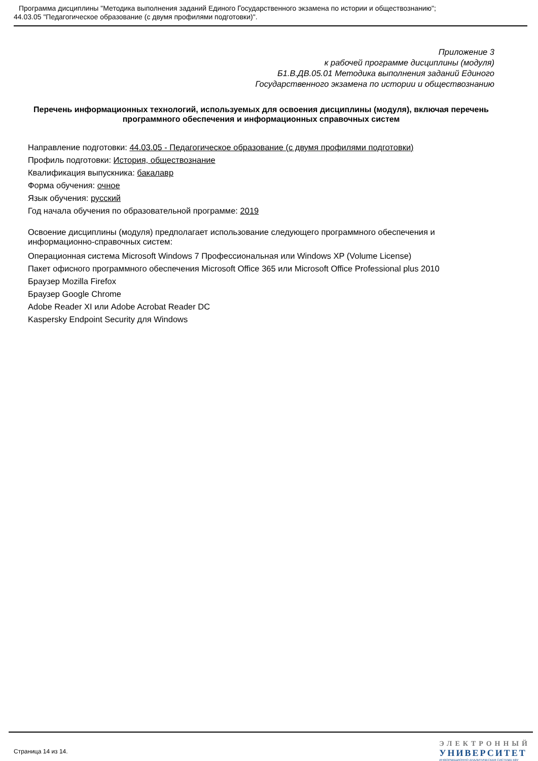Программа дисциплины "Методика выполнения заданий Единого Государственного экзамена по истории и обществознанию";
44.03.05 "Педагогическое образование (с двумя профилями подготовки)".
Приложение 3
к рабочей программе дисциплины (модуля)
Б1.В.ДВ.05.01 Методика выполнения заданий Единого
Государственного экзамена по истории и обществознанию
Перечень информационных технологий, используемых для освоения дисциплины (модуля), включая перечень программного обеспечения и информационных справочных систем
Направление подготовки: 44.03.05 - Педагогическое образование (с двумя профилями подготовки)
Профиль подготовки: История, обществознание
Квалификация выпускника: бакалавр
Форма обучения: очное
Язык обучения: русский
Год начала обучения по образовательной программе: 2019
Освоение дисциплины (модуля) предполагает использование следующего программного обеспечения и информационно-справочных систем:
Операционная система Microsoft Windows 7 Профессиональная или Windows XP (Volume License)
Пакет офисного программного обеспечения Microsoft Office 365 или Microsoft Office Professional plus 2010
Браузер Mozilla Firefox
Браузер Google Chrome
Adobe Reader XI или Adobe Acrobat Reader DC
Kaspersky Endpoint Security для Windows
Страница 14 из 14.
ЭЛЕКТРОННЫЙ
УНИВЕРСИТЕТ
ИНФОРМАЦИОННО АНАЛИТИЧЕСКАЯ СИСТЕМА КФУ